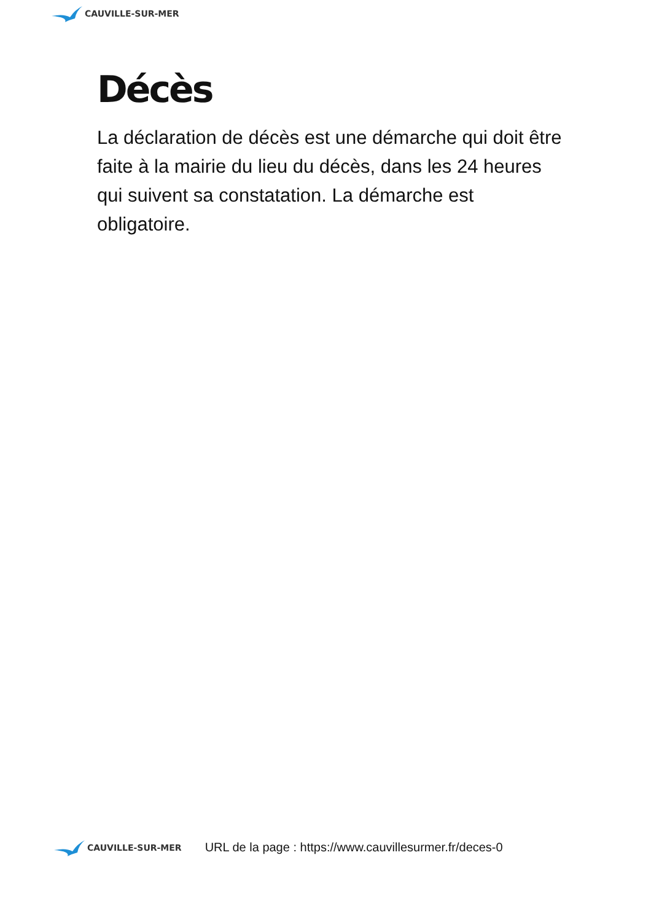CAUVILLE-SUR-MER
Décès
La déclaration de décès est une démarche qui doit être faite à la mairie du lieu du décès, dans les 24 heures qui suivent sa constatation. La démarche est obligatoire.
CAUVILLE-SUR-MER
URL de la page : https://www.cauvillesurmer.fr/deces-0